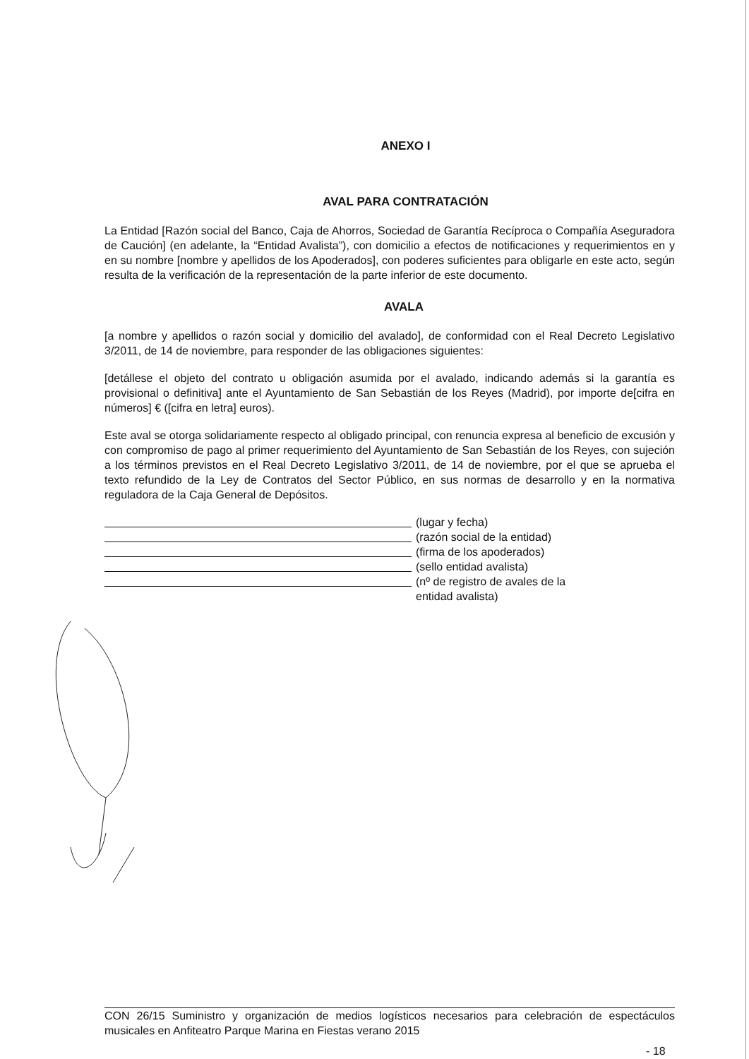ANEXO I
AVAL PARA CONTRATACIÓN
La Entidad [Razón social del Banco, Caja de Ahorros, Sociedad de Garantía Recíproca o Compañía Aseguradora de Caución] (en adelante, la “Entidad Avalista”), con domicilio a efectos de notificaciones y requerimientos en y en su nombre [nombre y apellidos de los Apoderados], con poderes suficientes para obligarle en este acto, según resulta de la verificación de la representación de la parte inferior de este documento.
AVALA
[a nombre y apellidos o razón social y domicilio del avalado], de conformidad con el Real Decreto Legislativo 3/2011, de 14 de noviembre, para responder de las obligaciones siguientes:
[detállese el objeto del contrato u obligación asumida por el avalado, indicando además si la garantía es provisional o definitiva] ante el Ayuntamiento de San Sebastián de los Reyes (Madrid), por importe de[cifra en números] € ([cifra en letra] euros).
Este aval se otorga solidariamente respecto al obligado principal, con renuncia expresa al beneficio de excusión y con compromiso de pago al primer requerimiento del Ayuntamiento de San Sebastián de los Reyes, con sujeción a los términos previstos en el Real Decreto Legislativo 3/2011, de 14 de noviembre, por el que se aprueba el texto refundido de la Ley de Contratos del Sector Público, en sus normas de desarrollo y en la normativa reguladora de la Caja General de Depósitos.
(lugar y fecha)
(razón social de la entidad)
(firma de los apoderados)
(sello entidad avalista)
(nº de registro de avales de la
entidad avalista)
CON 26/15 Suministro y organización de medios logísticos necesarios para celebración de espectáculos musicales en Anfiteatro Parque Marina en Fiestas verano 2015
- 18